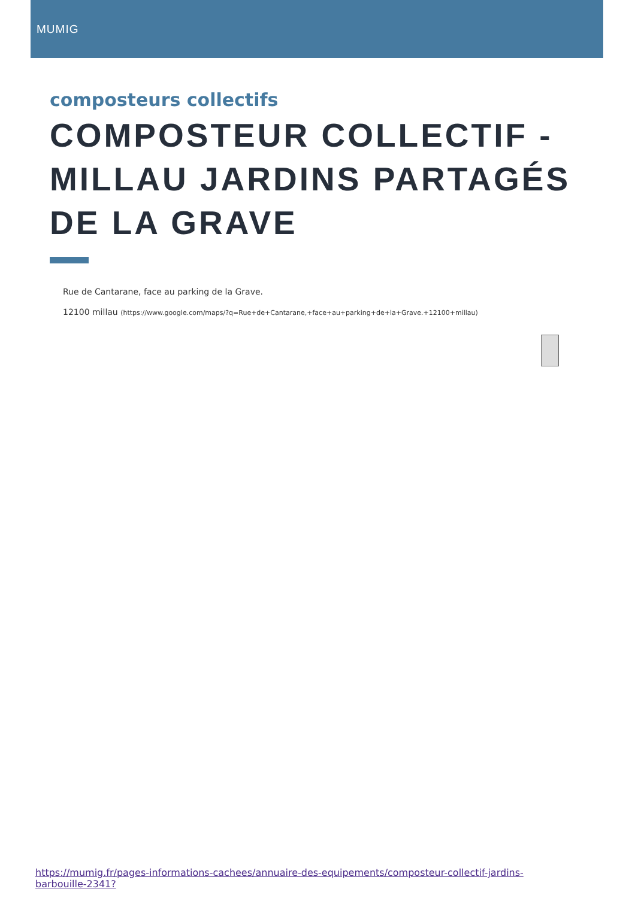MUMIG
composteurs collectifs
COMPOSTEUR COLLECTIF - MILLAU JARDINS PARTAGÉS DE LA GRAVE
Rue de Cantarane, face au parking de la Grave.
12100 millau (https://www.google.com/maps/?q=Rue+de+Cantarane,+face+au+parking+de+la+Grave.+12100+millau)
https://mumig.fr/pages-informations-cachees/annuaire-des-equipements/composteur-collectif-jardins-barbouille-2341?